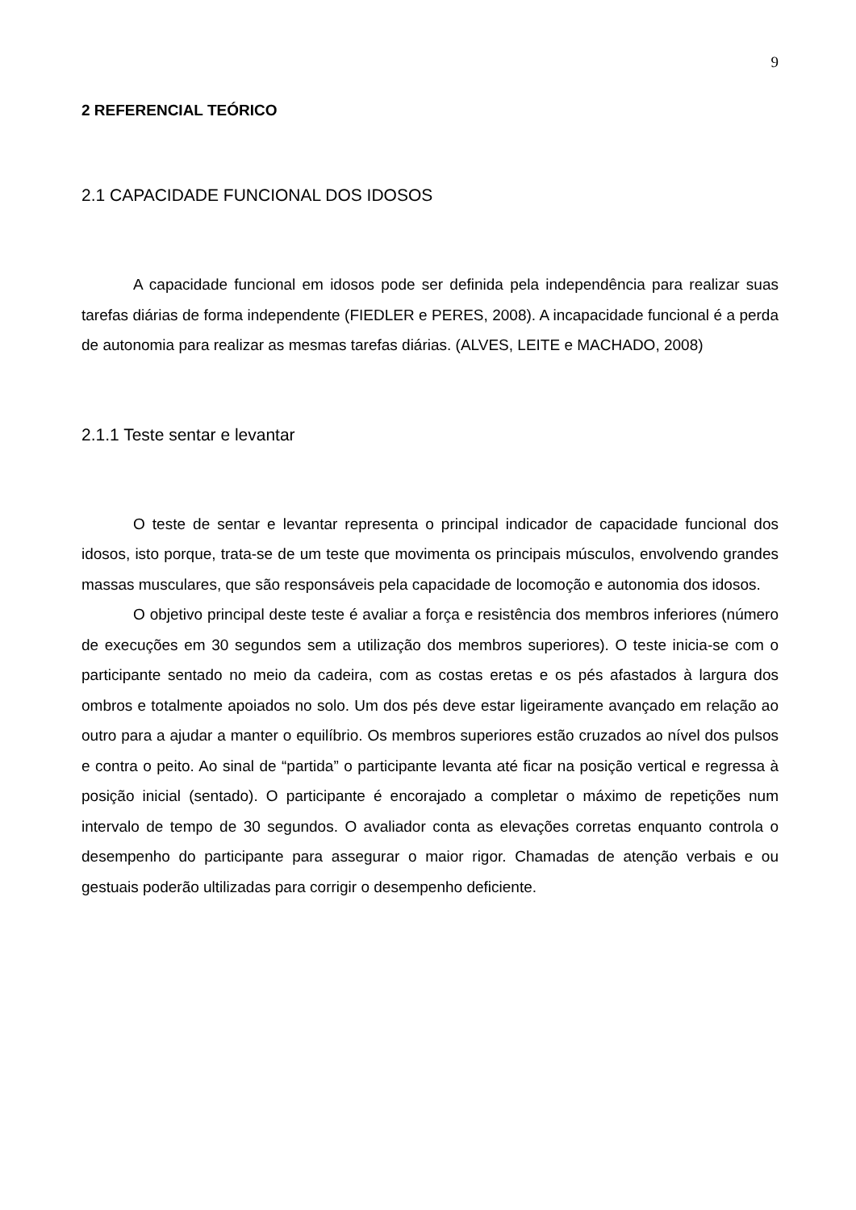9
2 REFERENCIAL TEÓRICO
2.1 CAPACIDADE FUNCIONAL DOS IDOSOS
A capacidade funcional em idosos pode ser definida pela independência para realizar suas tarefas diárias de forma independente (FIEDLER e PERES, 2008). A incapacidade funcional é a perda de autonomia para realizar as mesmas tarefas diárias. (ALVES, LEITE e MACHADO, 2008)
2.1.1 Teste sentar e levantar
O teste de sentar e levantar representa o principal indicador de capacidade funcional dos idosos, isto porque, trata-se de um teste que movimenta os principais músculos, envolvendo grandes massas musculares, que são responsáveis pela capacidade de locomoção e autonomia dos idosos.
O objetivo principal deste teste é avaliar a força e resistência dos membros inferiores (número de execuções em 30 segundos sem a utilização dos membros superiores). O teste inicia-se com o participante sentado no meio da cadeira, com as costas eretas e os pés afastados à largura dos ombros e totalmente apoiados no solo. Um dos pés deve estar ligeiramente avançado em relação ao outro para a ajudar a manter o equilíbrio. Os membros superiores estão cruzados ao nível dos pulsos e contra o peito. Ao sinal de “partida” o participante levanta até ficar na posição vertical e regressa à posição inicial (sentado). O participante é encorajado a completar o máximo de repetições num intervalo de tempo de 30 segundos. O avaliador conta as elevações corretas enquanto controla o desempenho do participante para assegurar o maior rigor. Chamadas de atenção verbais e ou gestuais poderão ultilizadas para corrigir o desempenho deficiente.